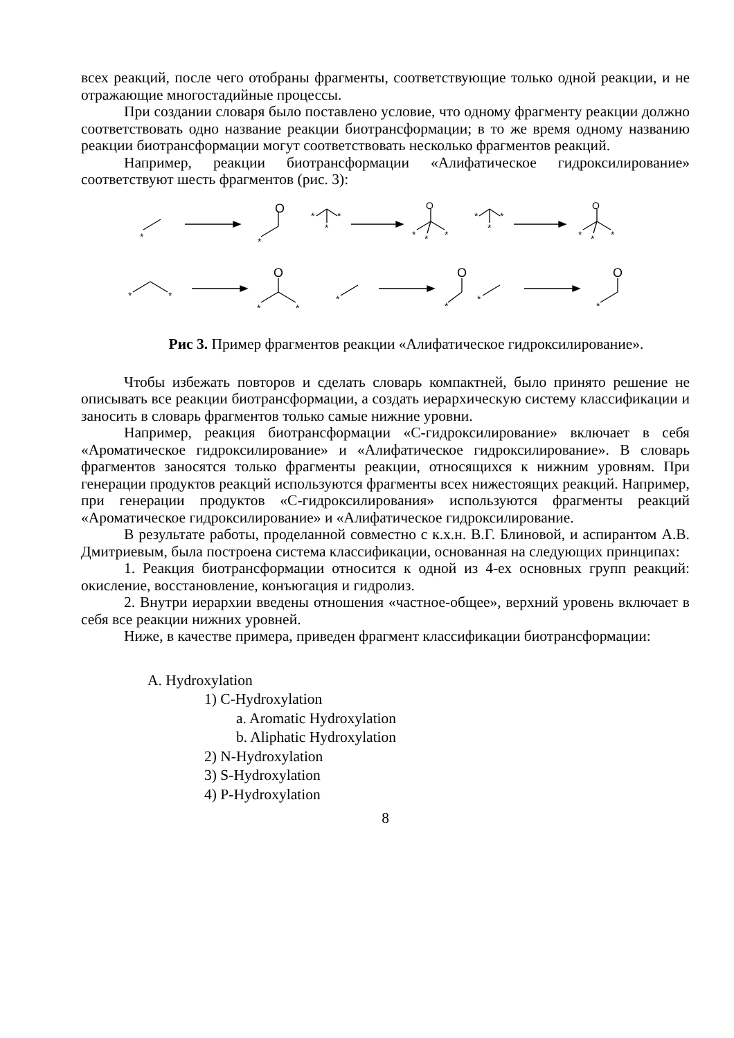всех реакций, после чего отобраны фрагменты, соответствующие только одной реакции, и не отражающие многостадийные процессы.
При создании словаря было поставлено условие, что одному фрагменту реакции должно соответствовать одно название реакции биотрансформации; в то же время одному названию реакции биотрансформации могут соответствовать несколько фрагментов реакций.
Например, реакции биотрансформации «Алифатическое гидроксилирование» соответствуют шесть фрагментов (рис. 3):
*
O
*
*
*
*
O
*
*
*
*
*
*
O
*
*
*
*
*
O
*
*
*
O
*
*
O
*
Рис 3. Пример фрагментов реакции «Алифатическое гидроксилирование».
Чтобы избежать повторов и сделать словарь компактней, было принято решение не описывать все реакции биотрансформации, а создать иерархическую систему классификации и заносить в словарь фрагментов только самые нижние уровни.
Например, реакция биотрансформации «С-гидроксилирование» включает в себя «Ароматическое гидроксилирование» и «Алифатическое гидроксилирование». В словарь фрагментов заносятся только фрагменты реакции, относящихся к нижним уровням. При генерации продуктов реакций используются фрагменты всех нижестоящих реакций. Например, при генерации продуктов «С-гидроксилирования» используются фрагменты реакций «Ароматическое гидроксилирование» и «Алифатическое гидроксилирование.
В результате работы, проделанной совместно с к.х.н. В.Г. Блиновой, и аспирантом А.В. Дмитриевым, была построена система классификации, основанная на следующих принципах:
1. Реакция биотрансформации относится к одной из 4-ех основных групп реакций: окисление, восстановление, конъюгация и гидролиз.
2. Внутри иерархии введены отношения «частное-общее», верхний уровень включает в себя все реакции нижних уровней.
Ниже, в качестве примера, приведен фрагмент классификации биотрансформации:
A. Hydroxylation
1) C-Hydroxylation
a. Aromatic Hydroxylation
b. Aliphatic Hydroxylation
2) N-Hydroxylation
3) S-Hydroxylation
4) P-Hydroxylation
8